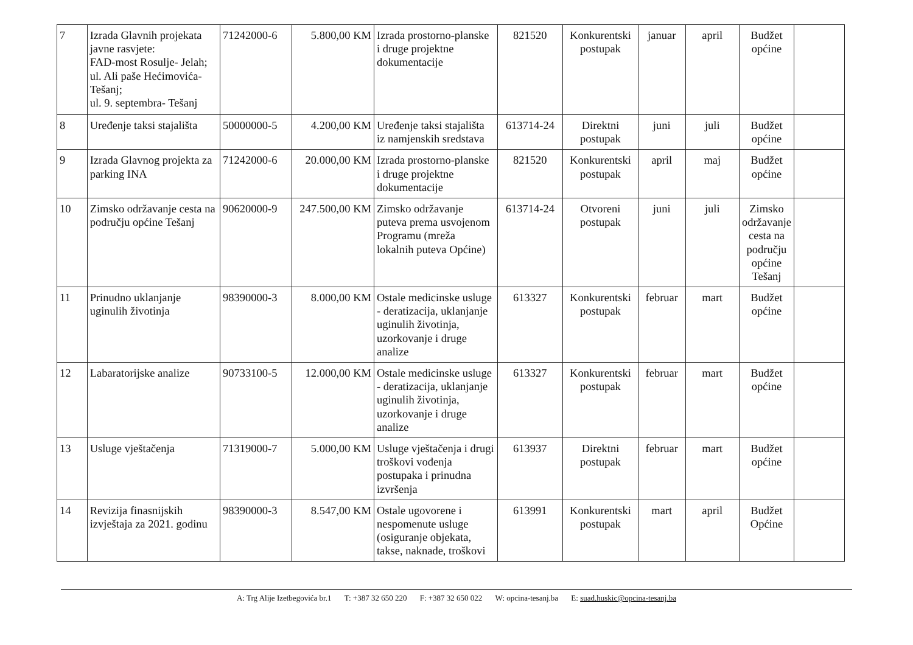| 7 | Izrada Glavnih projekata javne rasvjete: FAD-most Rosulje- Jelah; ul. Ali paše Hećimovića-Tešanj; ul. 9. septembra- Tešanj | 71242000-6 | 5.800,00 KM | Izrada prostorno-planske i druge projektne dokumentacije | 821520 | Konkurentski postupak | januar | april | Budžet općine | |
| 8 | Uređenje taksi stajališta | 50000000-5 | 4.200,00 KM | Uređenje taksi stajališta iz namjenskih sredstava | 613714-24 | Direktni postupak | juni | juli | Budžet općine | |
| 9 | Izrada Glavnog projekta za parking INA | 71242000-6 | 20.000,00 KM | Izrada prostorno-planske i druge projektne dokumentacije | 821520 | Konkurentski postupak | april | maj | Budžet općine | |
| 10 | Zimsko održavanje cesta na području općine Tešanj | 90620000-9 | 247.500,00 KM | Zimsko održavanje puteva prema usvojenom Programu (mreža lokalnih puteva Općine) | 613714-24 | Otvoreni postupak | juni | juli | Zimsko održavanje cesta na području općine Tešanj | |
| 11 | Prinudno uklanjanje uginulih životinja | 98390000-3 | 8.000,00 KM | Ostale medicinske usluge - deratizacija, uklanjanje uginulih životinja, uzorkovanje i druge analize | 613327 | Konkurentski postupak | februar | mart | Budžet općine | |
| 12 | Labaratorijske analize | 90733100-5 | 12.000,00 KM | Ostale medicinske usluge - deratizacija, uklanjanje uginulih životinja, uzorkovanje i druge analize | 613327 | Konkurentski postupak | februar | mart | Budžet općine | |
| 13 | Usluge vještačenja | 71319000-7 | 5.000,00 KM | Usluge vještačenja i drugi troškovi vođenja postupaka i prinudna izvršenja | 613937 | Direktni postupak | februar | mart | Budžet općine | |
| 14 | Revizija finasnijskih izvještaja za 2021. godinu | 98390000-3 | 8.547,00 KM | Ostale ugovorene i nespomenute usluge (osiguranje objekata, takse, naknade, troškovi | 613991 | Konkurentski postupak | mart | april | Budžet Općine | |
A: Trg Alije Izetbegovića br.1 T: +387 32 650 220 F: +387 32 650 022 W: opcina-tesanj.ba E: suad.huskic@opcina-tesanj.ba